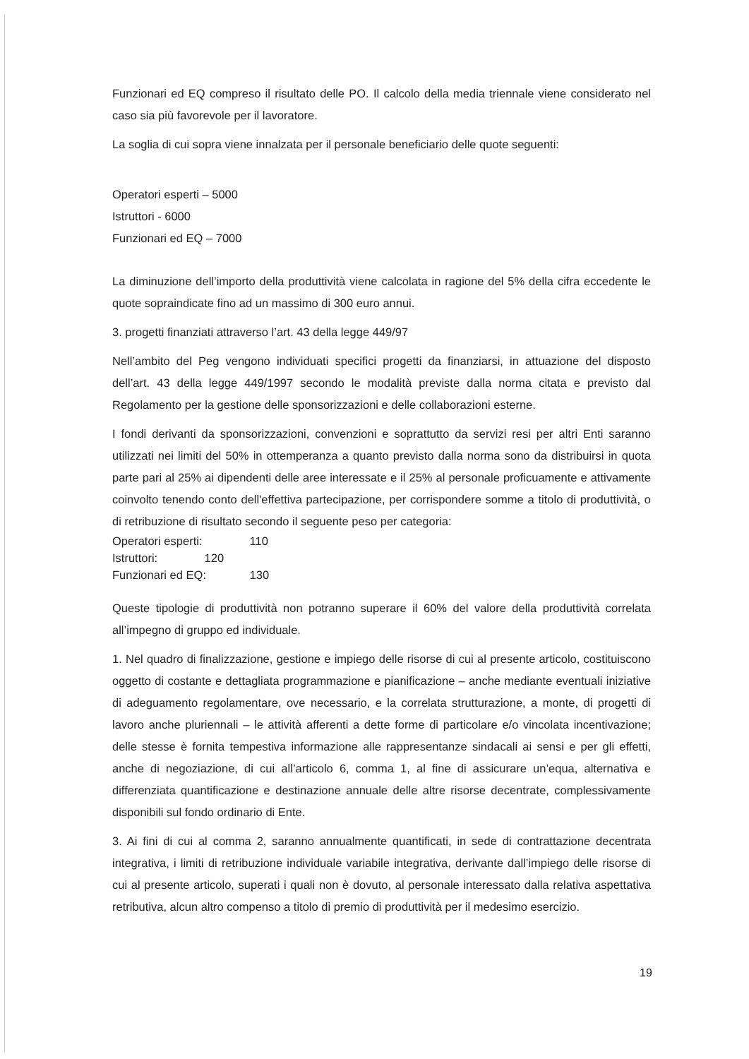Funzionari ed EQ compreso il risultato delle PO. Il calcolo della media triennale viene considerato nel caso sia più favorevole per il lavoratore.
La soglia di cui sopra viene innalzata per il personale beneficiario delle quote seguenti:
Operatori esperti – 5000
Istruttori - 6000
Funzionari ed EQ – 7000
La diminuzione dell’importo della produttività viene calcolata in ragione del 5% della cifra eccedente le quote sopraindicate fino ad un massimo di 300 euro annui.
3. progetti finanziati attraverso l’art. 43 della legge 449/97
Nell’ambito del Peg vengono individuati specifici progetti da finanziarsi, in attuazione del disposto dell’art. 43 della legge 449/1997 secondo le modalità previste dalla norma citata e previsto dal Regolamento per la gestione delle sponsorizzazioni e delle collaborazioni esterne.
I fondi derivanti da sponsorizzazioni, convenzioni e soprattutto da servizi resi per altri Enti saranno utilizzati nei limiti del 50% in ottemperanza a quanto previsto dalla norma sono da distribuirsi in quota parte pari al 25% ai dipendenti delle aree interessate e il 25% al personale proficuamente e attivamente coinvolto tenendo conto dell'effettiva partecipazione, per corrispondere somme a titolo di produttività, o di retribuzione di risultato secondo il seguente peso per categoria:
Operatori esperti: 110
Istruttori: 120
Funzionari ed EQ: 130
Queste tipologie di produttività non potranno superare il 60% del valore della produttività correlata all’impegno di gruppo ed individuale.
1. Nel quadro di finalizzazione, gestione e impiego delle risorse di cui al presente articolo, costituiscono oggetto di costante e dettagliata programmazione e pianificazione – anche mediante eventuali iniziative di adeguamento regolamentare, ove necessario, e la correlata strutturazione, a monte, di progetti di lavoro anche pluriennali – le attività afferenti a dette forme di particolare e/o vincolata incentivazione; delle stesse è fornita tempestiva informazione alle rappresentanze sindacali ai sensi e per gli effetti, anche di negoziazione, di cui all’articolo 6, comma 1, al fine di assicurare un’equa, alternativa e differenziata quantificazione e destinazione annuale delle altre risorse decentrate, complessivamente disponibili sul fondo ordinario di Ente.
3. Ai fini di cui al comma 2, saranno annualmente quantificati, in sede di contrattazione decentrata integrativa, i limiti di retribuzione individuale variabile integrativa, derivante dall’impiego delle risorse di cui al presente articolo, superati i quali non è dovuto, al personale interessato dalla relativa aspettativa retributiva, alcun altro compenso a titolo di premio di produttività per il medesimo esercizio.
19